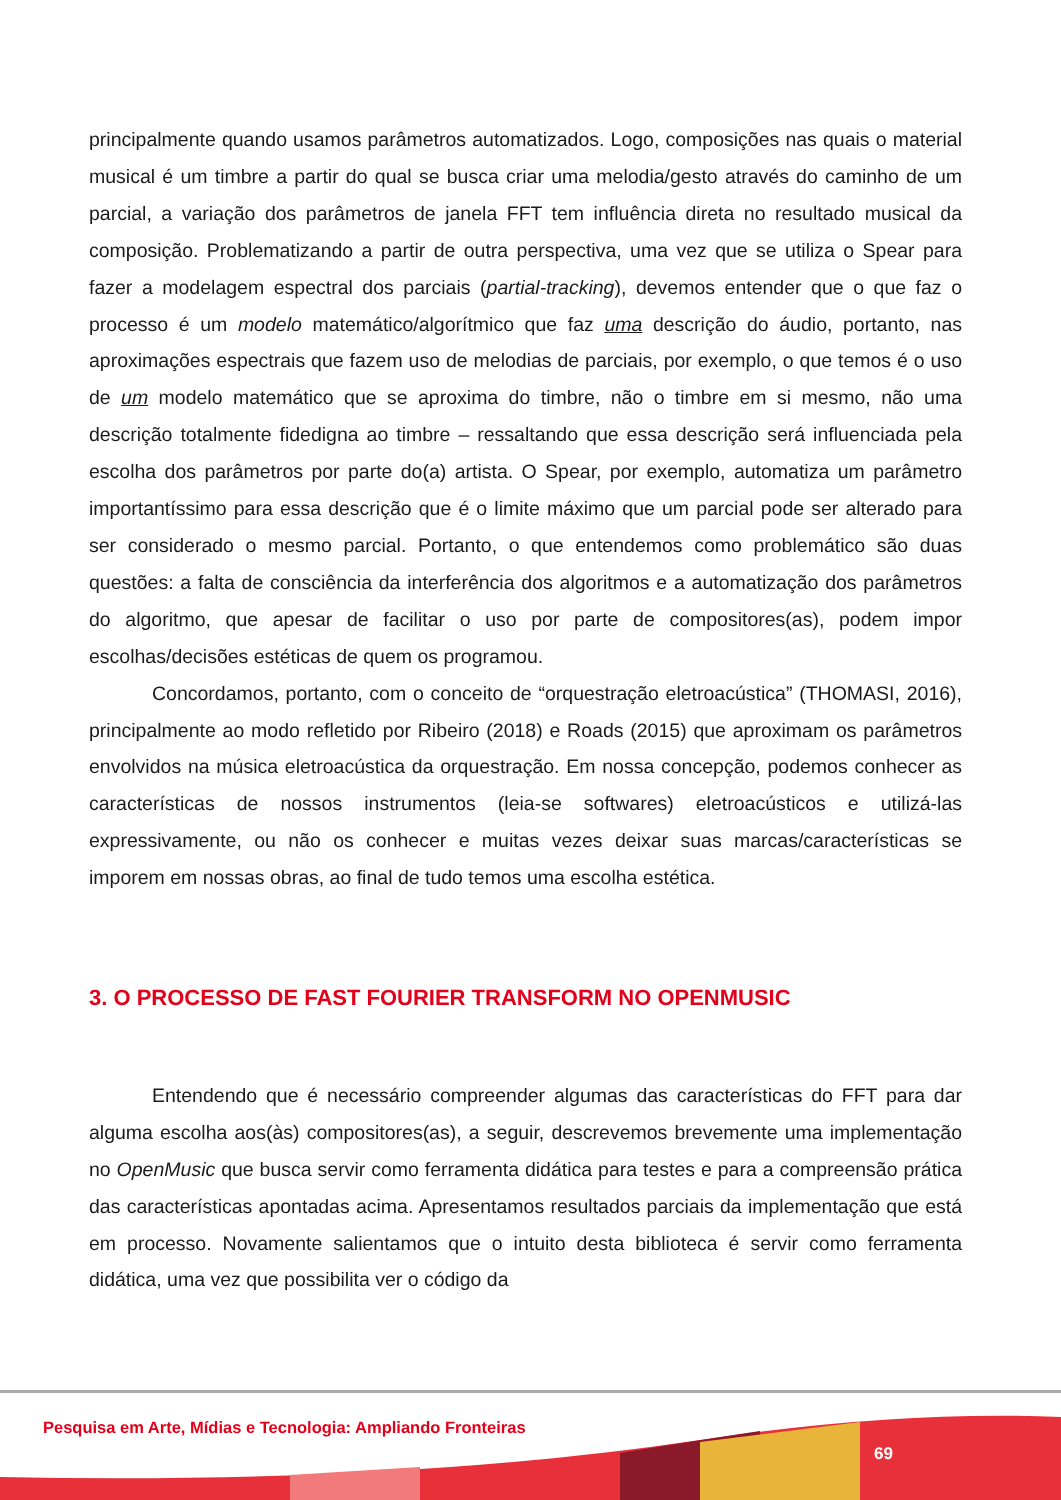principalmente quando usamos parâmetros automatizados. Logo, composições nas quais o material musical é um timbre a partir do qual se busca criar uma melodia/gesto através do caminho de um parcial, a variação dos parâmetros de janela FFT tem influência direta no resultado musical da composição. Problematizando a partir de outra perspectiva, uma vez que se utiliza o Spear para fazer a modelagem espectral dos parciais (partial-tracking), devemos entender que o que faz o processo é um modelo matemático/algorítmico que faz uma descrição do áudio, portanto, nas aproximações espectrais que fazem uso de melodias de parciais, por exemplo, o que temos é o uso de um modelo matemático que se aproxima do timbre, não o timbre em si mesmo, não uma descrição totalmente fidedigna ao timbre – ressaltando que essa descrição será influenciada pela escolha dos parâmetros por parte do(a) artista. O Spear, por exemplo, automatiza um parâmetro importantíssimo para essa descrição que é o limite máximo que um parcial pode ser alterado para ser considerado o mesmo parcial. Portanto, o que entendemos como problemático são duas questões: a falta de consciência da interferência dos algoritmos e a automatização dos parâmetros do algoritmo, que apesar de facilitar o uso por parte de compositores(as), podem impor escolhas/decisões estéticas de quem os programou.
Concordamos, portanto, com o conceito de “orquestração eletroacústica” (THOMASI, 2016), principalmente ao modo refletido por Ribeiro (2018) e Roads (2015) que aproximam os parâmetros envolvidos na música eletroacústica da orquestração. Em nossa concepção, podemos conhecer as características de nossos instrumentos (leia-se softwares) eletroacústicos e utilizá-las expressivamente, ou não os conhecer e muitas vezes deixar suas marcas/características se imporem em nossas obras, ao final de tudo temos uma escolha estética.
3. O PROCESSO DE FAST FOURIER TRANSFORM NO OPENMUSIC
Entendendo que é necessário compreender algumas das características do FFT para dar alguma escolha aos(às) compositores(as), a seguir, descrevemos brevemente uma implementação no OpenMusic que busca servir como ferramenta didática para testes e para a compreensão prática das características apontadas acima. Apresentamos resultados parciais da implementação que está em processo. Novamente salientamos que o intuito desta biblioteca é servir como ferramenta didática, uma vez que possibilita ver o código da
Pesquisa em Arte, Mídias e Tecnologia: Ampliando Fronteiras
69